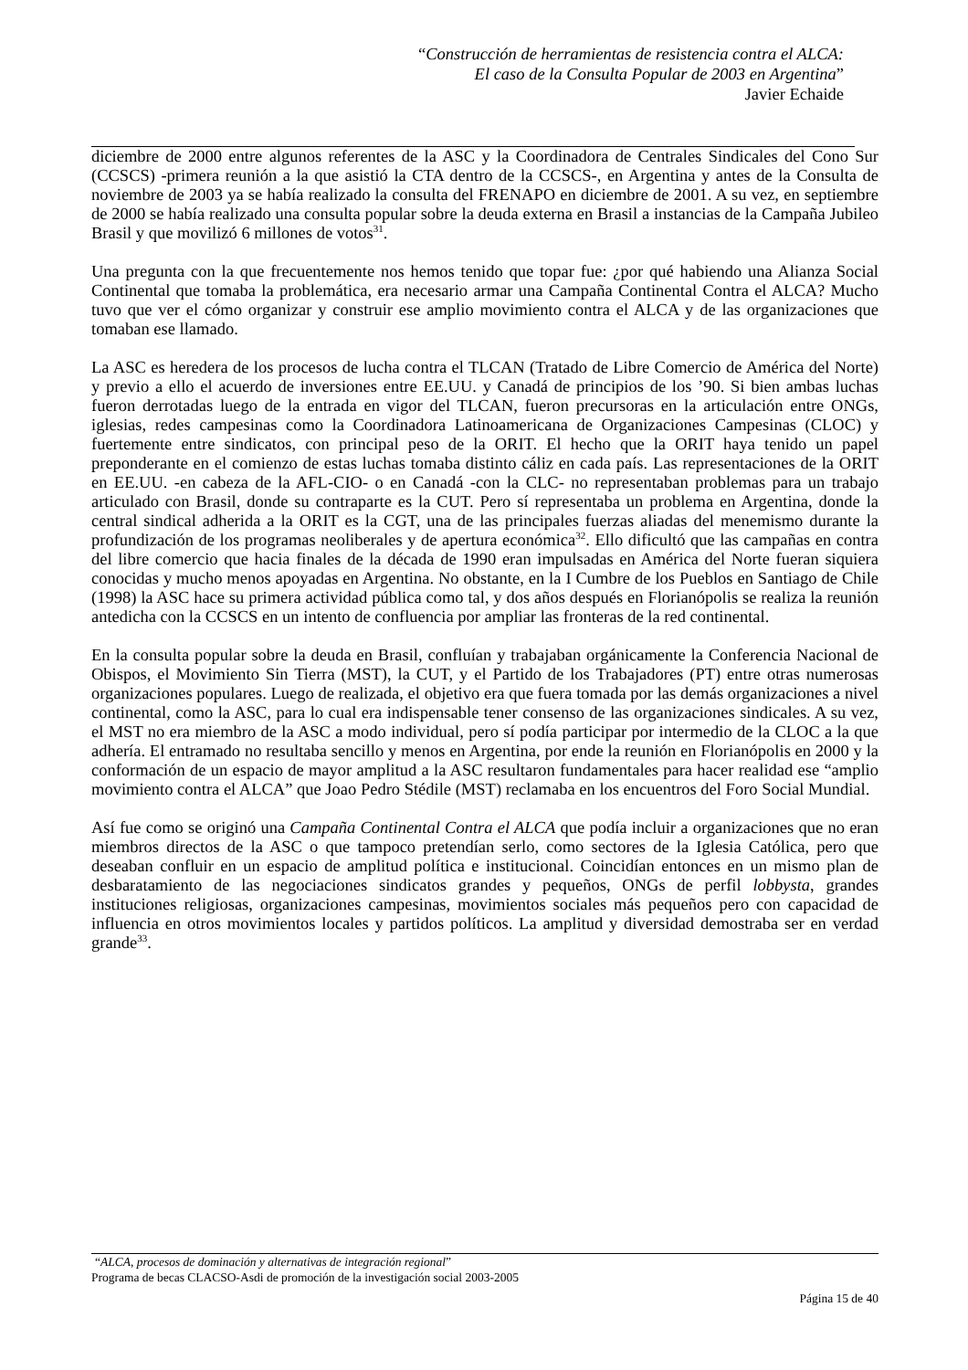“Construcción de herramientas de resistencia contra el ALCA:
El caso de la Consulta Popular de 2003 en Argentina”
Javier Echaide
diciembre de 2000 entre algunos referentes de la ASC y la Coordinadora de Centrales Sindicales del Cono Sur (CCSCS) -primera reunión a la que asistió la CTA dentro de la CCSCS-, en Argentina y antes de la Consulta de noviembre de 2003 ya se había realizado la consulta del FRENAPO en diciembre de 2001. A su vez, en septiembre de 2000 se había realizado una consulta popular sobre la deuda externa en Brasil a instancias de la Campaña Jubileo Brasil y que movilizó 6 millones de votos<sup>31</sup>.
Una pregunta con la que frecuentemente nos hemos tenido que topar fue: ¿por qué habiendo una Alianza Social Continental que tomaba la problemática, era necesario armar una Campaña Continental Contra el ALCA? Mucho tuvo que ver el cómo organizar y construir ese amplio movimiento contra el ALCA y de las organizaciones que tomaban ese llamado.
La ASC es heredera de los procesos de lucha contra el TLCAN (Tratado de Libre Comercio de América del Norte) y previo a ello el acuerdo de inversiones entre EE.UU. y Canadá de principios de los ’90. Si bien ambas luchas fueron derrotadas luego de la entrada en vigor del TLCAN, fueron precursoras en la articulación entre ONGs, iglesias, redes campesinas como la Coordinadora Latinoamericana de Organizaciones Campesinas (CLOC) y fuertemente entre sindicatos, con principal peso de la ORIT. El hecho que la ORIT haya tenido un papel preponderante en el comienzo de estas luchas tomaba distinto cáliz en cada país. Las representaciones de la ORIT en EE.UU. -en cabeza de la AFL-CIO- o en Canadá -con la CLC- no representaban problemas para un trabajo articulado con Brasil, donde su contraparte es la CUT. Pero sí representaba un problema en Argentina, donde la central sindical adherida a la ORIT es la CGT, una de las principales fuerzas aliadas del menemismo durante la profundización de los programas neoliberales y de apertura económica<sup>32</sup>. Ello dificultó que las campañas en contra del libre comercio que hacia finales de la década de 1990 eran impulsadas en América del Norte fueran siquiera conocidas y mucho menos apoyadas en Argentina. No obstante, en la I Cumbre de los Pueblos en Santiago de Chile (1998) la ASC hace su primera actividad pública como tal, y dos años después en Florianópolis se realiza la reunión antedicha con la CCSCS en un intento de confluencia por ampliar las fronteras de la red continental.
En la consulta popular sobre la deuda en Brasil, confluían y trabajaban orgánicamente la Conferencia Nacional de Obispos, el Movimiento Sin Tierra (MST), la CUT, y el Partido de los Trabajadores (PT) entre otras numerosas organizaciones populares. Luego de realizada, el objetivo era que fuera tomada por las demás organizaciones a nivel continental, como la ASC, para lo cual era indispensable tener consenso de las organizaciones sindicales. A su vez, el MST no era miembro de la ASC a modo individual, pero sí podía participar por intermedio de la CLOC a la que adhería. El entramado no resultaba sencillo y menos en Argentina, por ende la reunión en Florianópolis en 2000 y la conformación de un espacio de mayor amplitud a la ASC resultaron fundamentales para hacer realidad ese “amplio movimiento contra el ALCA” que Joao Pedro Stédile (MST) reclamaba en los encuentros del Foro Social Mundial.
Así fue como se originó una Campaña Continental Contra el ALCA que podía incluir a organizaciones que no eran miembros directos de la ASC o que tampoco pretendían serlo, como sectores de la Iglesia Católica, pero que deseaban confluir en un espacio de amplitud política e institucional. Coincidían entonces en un mismo plan de desbaratamiento de las negociaciones sindicatos grandes y pequeños, ONGs de perfil lobbysta, grandes instituciones religiosas, organizaciones campesinas, movimientos sociales más pequeños pero con capacidad de influencia en otros movimientos locales y partidos políticos. La amplitud y diversidad demostraba ser en verdad grande<sup>33</sup>.
“ALCA, procesos de dominación y alternativas de integración regional”
Programa de becas CLACSO-Asdi de promoción de la investigación social 2003-2005
Página 15 de 40